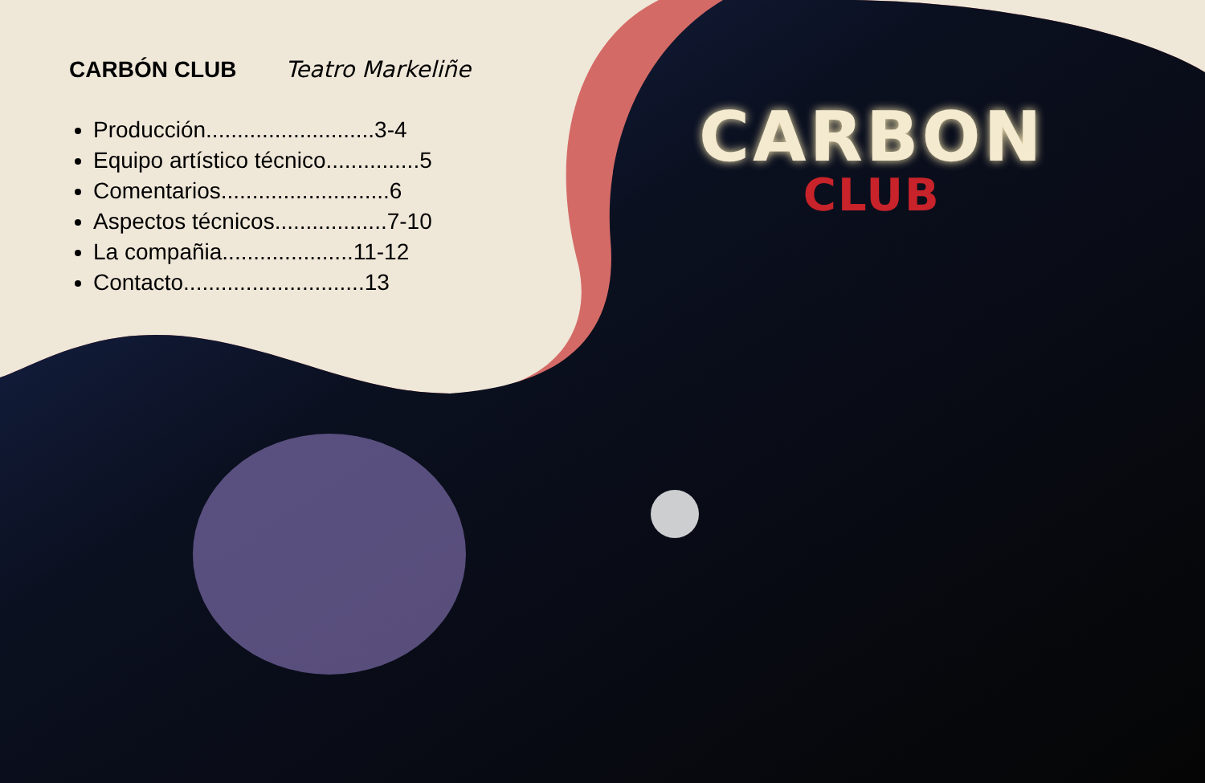CARBÓN CLUB Teatro Markeliñe
Producción...........................3-4
Equipo artístico técnico...............5
Comentarios...........................6
Aspectos técnicos..................7-10
La compañia.....................11-12
Contacto.............................13
CARBON
CLUB